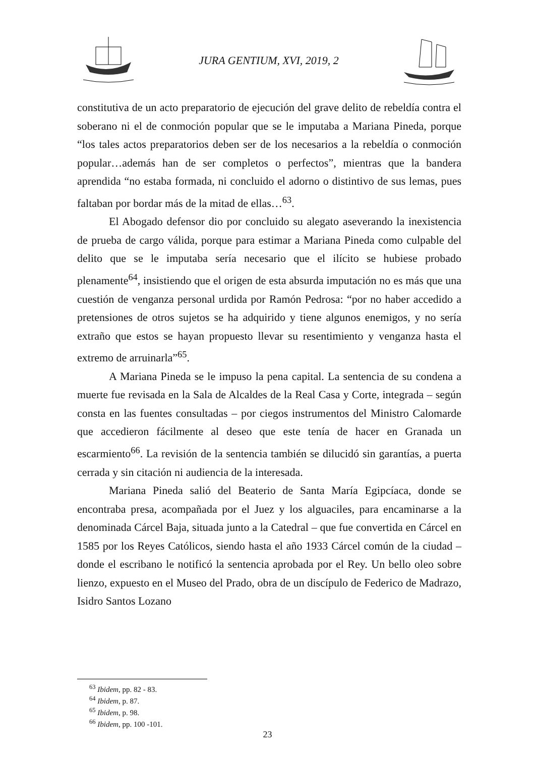JURA GENTIUM, XVI, 2019, 2
constitutiva de un acto preparatorio de ejecución del grave delito de rebeldía contra el soberano ni el de conmoción popular que se le imputaba a Mariana Pineda, porque “los tales actos preparatorios deben ser de los necesarios a la rebeldía o conmoción popular…además han de ser completos o perfectos”, mientras que la bandera aprendida “no estaba formada, ni concluido el adorno o distintivo de sus lemas, pues faltaban por bordar más de la mitad de ellas…<sup>63</sup>.
El Abogado defensor dio por concluido su alegato aseverando la inexistencia de prueba de cargo válida, porque para estimar a Mariana Pineda como culpable del delito que se le imputaba sería necesario que el ilícito se hubiese probado plenamente<sup>64</sup>, insistiendo que el origen de esta absurda imputación no es más que una cuestión de venganza personal urdida por Ramón Pedrosa: “por no haber accedido a pretensiones de otros sujetos se ha adquirido y tiene algunos enemigos, y no sería extraño que estos se hayan propuesto llevar su resentimiento y venganza hasta el extremo de arruinarla”<sup>65</sup>.
A Mariana Pineda se le impuso la pena capital. La sentencia de su condena a muerte fue revisada en la Sala de Alcaldes de la Real Casa y Corte, integrada – según consta en las fuentes consultadas – por ciegos instrumentos del Ministro Calomarde que accedieron fácilmente al deseo que este tenía de hacer en Granada un escarmiento<sup>66</sup>. La revisión de la sentencia también se dilucidó sin garantías, a puerta cerrada y sin citación ni audiencia de la interesada.
Mariana Pineda salió del Beaterio de Santa María Egipcíaca, donde se encontraba presa, acompañada por el Juez y los alguaciles, para encaminarse a la denominada Cárcel Baja, situada junto a la Catedral – que fue convertida en Cárcel en 1585 por los Reyes Católicos, siendo hasta el año 1933 Cárcel común de la ciudad – donde el escribano le notificó la sentencia aprobada por el Rey. Un bello oleo sobre lienzo, expuesto en el Museo del Prado, obra de un discípulo de Federico de Madrazo, Isidro Santos Lozano
<sup>63</sup> Ibidem, pp. 82 - 83.
<sup>64</sup> Ibidem, p. 87.
<sup>65</sup> Ibidem, p. 98.
<sup>66</sup> Ibidem, pp. 100 -101.
23